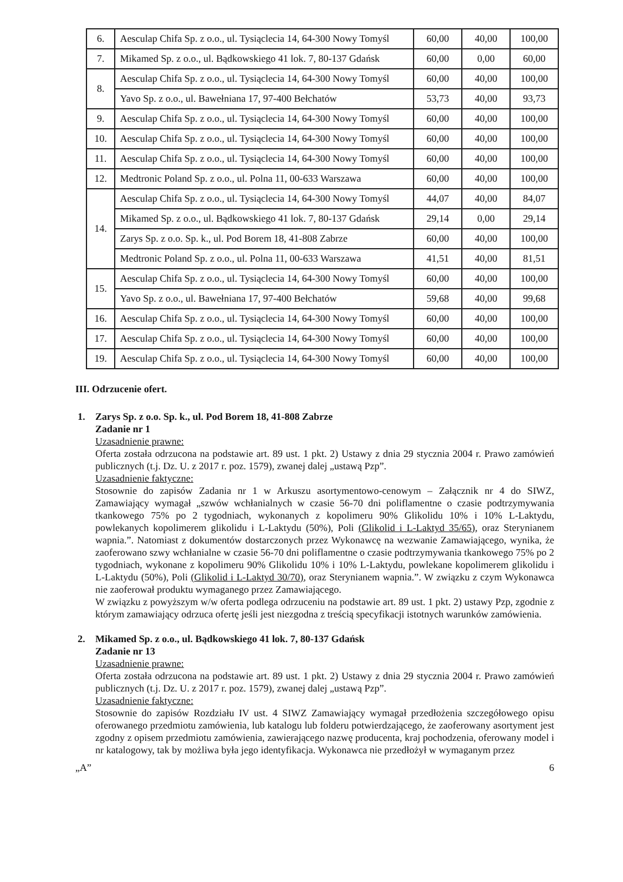| 6. | Aesculap Chifa Sp. z o.o., ul. Tysiąclecia 14, 64-300 Nowy Tomyśl | 60,00 | 40,00 | 100,00 |
| 7. | Mikamed Sp. z o.o., ul. Bądkowskiego 41 lok. 7, 80-137 Gdańsk | 60,00 | 0,00 | 60,00 |
| 8. | Aesculap Chifa Sp. z o.o., ul. Tysiąclecia 14, 64-300 Nowy Tomyśl | 60,00 | 40,00 | 100,00 |
| | Yavo Sp. z o.o., ul. Bawełniana 17, 97-400 Bełchatów | 53,73 | 40,00 | 93,73 |
| 9. | Aesculap Chifa Sp. z o.o., ul. Tysiąclecia 14, 64-300 Nowy Tomyśl | 60,00 | 40,00 | 100,00 |
| 10. | Aesculap Chifa Sp. z o.o., ul. Tysiąclecia 14, 64-300 Nowy Tomyśl | 60,00 | 40,00 | 100,00 |
| 11. | Aesculap Chifa Sp. z o.o., ul. Tysiąclecia 14, 64-300 Nowy Tomyśl | 60,00 | 40,00 | 100,00 |
| 12. | Medtronic Poland Sp. z o.o., ul. Polna 11, 00-633 Warszawa | 60,00 | 40,00 | 100,00 |
| 14. | Aesculap Chifa Sp. z o.o., ul. Tysiąclecia 14, 64-300 Nowy Tomyśl | 44,07 | 40,00 | 84,07 |
| | Mikamed Sp. z o.o., ul. Bądkowskiego 41 lok. 7, 80-137 Gdańsk | 29,14 | 0,00 | 29,14 |
| | Zarys Sp. z o.o. Sp. k., ul. Pod Borem 18, 41-808 Zabrze | 60,00 | 40,00 | 100,00 |
| | Medtronic Poland Sp. z o.o., ul. Polna 11, 00-633 Warszawa | 41,51 | 40,00 | 81,51 |
| 15. | Aesculap Chifa Sp. z o.o., ul. Tysiąclecia 14, 64-300 Nowy Tomyśl | 60,00 | 40,00 | 100,00 |
| | Yavo Sp. z o.o., ul. Bawełniana 17, 97-400 Bełchatów | 59,68 | 40,00 | 99,68 |
| 16. | Aesculap Chifa Sp. z o.o., ul. Tysiąclecia 14, 64-300 Nowy Tomyśl | 60,00 | 40,00 | 100,00 |
| 17. | Aesculap Chifa Sp. z o.o., ul. Tysiąclecia 14, 64-300 Nowy Tomyśl | 60,00 | 40,00 | 100,00 |
| 19. | Aesculap Chifa Sp. z o.o., ul. Tysiąclecia 14, 64-300 Nowy Tomyśl | 60,00 | 40,00 | 100,00 |
III. Odrzucenie ofert.
1. Zarys Sp. z o.o. Sp. k., ul. Pod Borem 18, 41-808 Zabrze
Zadanie nr 1
Uzasadnienie prawne:
Oferta została odrzucona na podstawie art. 89 ust. 1 pkt. 2) Ustawy z dnia 29 stycznia 2004 r. Prawo zamówień publicznych (t.j. Dz. U. z 2017 r. poz. 1579), zwanej dalej „ustawą Pzp”.
Uzasadnienie faktyczne:
Stosownie do zapisów Zadania nr 1 w Arkuszu asortymentowo-cenowym – Załącznik nr 4 do SIWZ, Zamawiający wymagał „szwów wchłanialnych w czasie 56-70 dni poliflamentne o czasie podtrzymywania tkankowego 75% po 2 tygodniach, wykonanych z kopolimeru 90% Glikolidu 10% i 10% L-Laktydu, powlekanych kopolimerem glikolidu i L-Laktydu (50%), Poli (Glikolid i L-Laktyd 35/65), oraz Sterynianem wapnia.”. Natomiast z dokumentów dostarczonych przez Wykonawcę na wezwanie Zamawiającego, wynika, że zaoferowano szwy wchłanialne w czasie 56-70 dni poliflamentne o czasie podtrzymywania tkankowego 75% po 2 tygodniach, wykonane z kopolimeru 90% Glikolidu 10% i 10% L-Laktydu, powlekane kopolimerem glikolidu i L-Laktydu (50%), Poli (Glikolid i L-Laktyd 30/70), oraz Sterynianem wapnia.”. W związku z czym Wykonawca nie zaoferował produktu wymaganego przez Zamawiającego.
W związku z powyższym w/w oferta podlega odrzuceniu na podstawie art. 89 ust. 1 pkt. 2) ustawy Pzp, zgodnie z którym zamawiający odrzuca ofertę jeśli jest niezgodna z treścią specyfikacji istotnych warunków zamówienia.
2. Mikamed Sp. z o.o., ul. Bądkowskiego 41 lok. 7, 80-137 Gdańsk
Zadanie nr 13
Uzasadnienie prawne:
Oferta została odrzucona na podstawie art. 89 ust. 1 pkt. 2) Ustawy z dnia 29 stycznia 2004 r. Prawo zamówień publicznych (t.j. Dz. U. z 2017 r. poz. 1579), zwanej dalej „ustawą Pzp”.
Uzasadnienie faktyczne:
Stosownie do zapisów Rozdziału IV ust. 4 SIWZ Zamawiający wymagał przedłożenia szczegółowego opisu oferowanego przedmiotu zamówienia, lub katalogu lub folderu potwierdzającego, że zaoferowany asortyment jest zgodny z opisem przedmiotu zamówienia, zawierającego nazwę producenta, kraj pochodzenia, oferowany model i nr katalogowy, tak by możliwa była jego identyfikacja. Wykonawca nie przedłożył w wymaganym przez
„A” 6